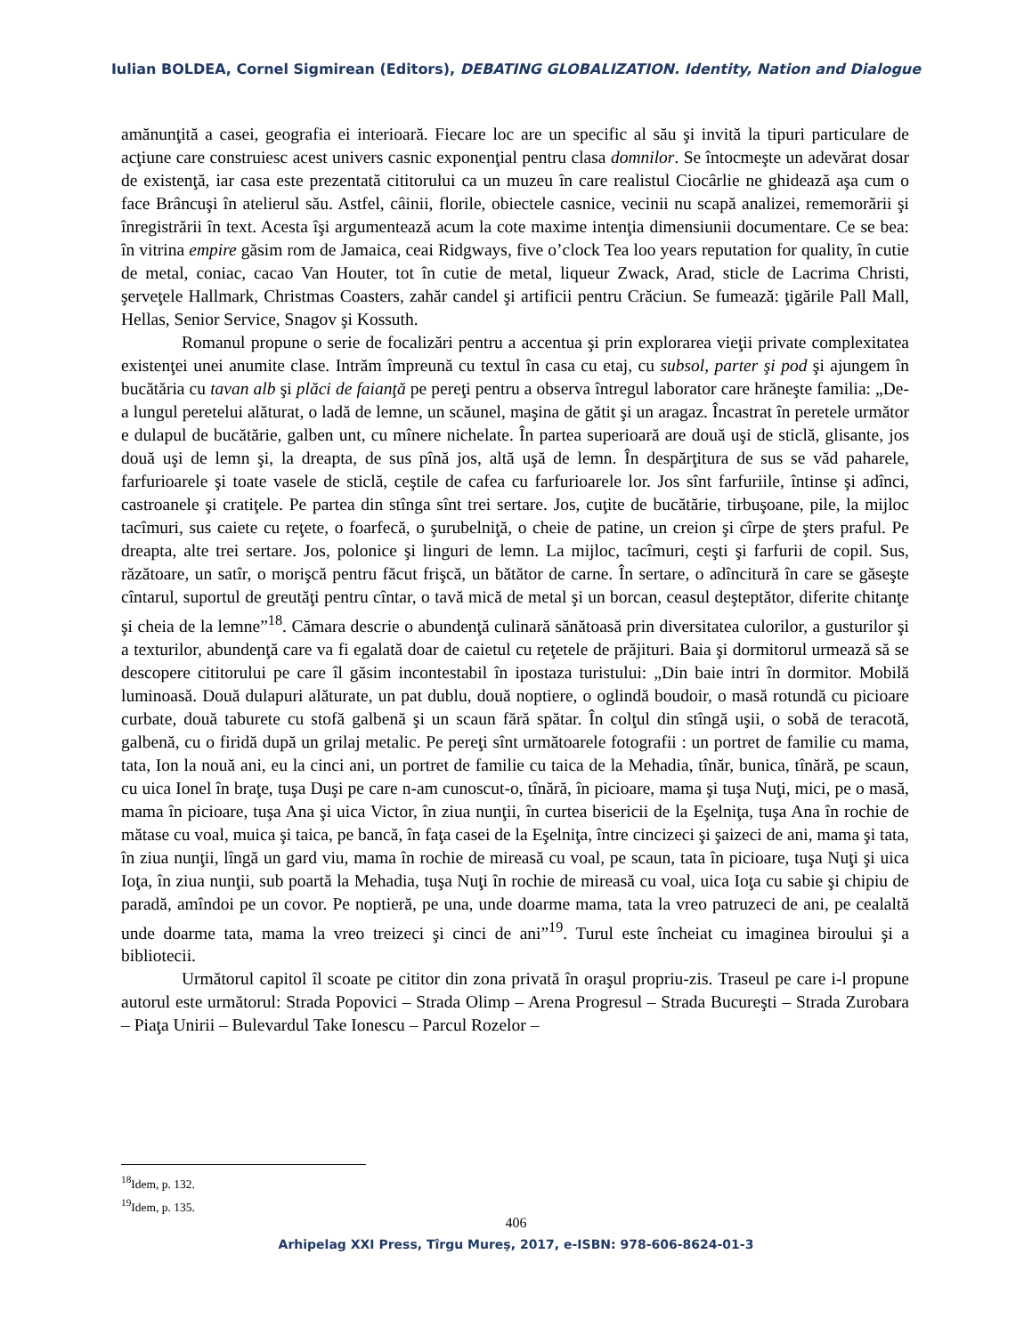Iulian BOLDEA, Cornel Sigmirean (Editors), DEBATING GLOBALIZATION. Identity, Nation and Dialogue
amănunţită a casei, geografia ei interioară. Fiecare loc are un specific al său şi invită la tipuri particulare de acţiune care construiesc acest univers casnic exponenţial pentru clasa domnilor. Se întocmeşte un adevărat dosar de existenţă, iar casa este prezentată cititorului ca un muzeu în care realistul Ciocârlie ne ghidează aşa cum o face Brâncuşi în atelierul său. Astfel, câinii, florile, obiectele casnice, vecinii nu scapă analizei, rememorării şi înregistrării în text. Acesta îşi argumentează acum la cote maxime intenţia dimensiunii documentare. Ce se bea: în vitrina empire găsim rom de Jamaica, ceai Ridgways, five o’clock Tea loo years reputation for quality, în cutie de metal, coniac, cacao Van Houter, tot în cutie de metal, liqueur Zwack, Arad, sticle de Lacrima Christi, şerveţele Hallmark, Christmas Coasters, zahăr candel şi artificii pentru Crăciun. Se fumează: ţigările Pall Mall, Hellas, Senior Service, Snagov şi Kossuth.
Romanul propune o serie de focalizări pentru a accentua şi prin explorarea vieţii private complexitatea existenţei unei anumite clase. Intrăm împreună cu textul în casa cu etaj, cu subsol, parter şi pod şi ajungem în bucătăria cu tavan alb şi plăci de faianţă pe pereţi pentru a observa întregul laborator care hrăneşte familia: „De-a lungul peretelui alăturat, o ladă de lemne, un scăunel, maşina de gătit şi un aragaz. Încastrat în peretele următor e dulapul de bucătărie, galben unt, cu mînere nichelate. În partea superioară are două uşi de sticlă, glisante, jos două uşi de lemn şi, la dreapta, de sus pînă jos, altă uşă de lemn. În despărţitura de sus se văd paharele, farfurioarele şi toate vasele de sticlă, ceştile de cafea cu farfurioarele lor. Jos sînt farfuriile, întinse şi adînci, castroanele şi cratiţele. Pe partea din stînga sînt trei sertare. Jos, cuţite de bucătărie, tirbuşoane, pile, la mijloc tacîmuri, sus caiete cu reţete, o foarfecă, o şurubelniţă, o cheie de patine, un creion şi cîrpe de şters praful. Pe dreapta, alte trei sertare. Jos, polonice şi linguri de lemn. La mijloc, tacîmuri, ceşti şi farfurii de copil. Sus, răzătoare, un satîr, o morişcă pentru făcut frişcă, un bătător de carne. În sertare, o adîncitură în care se găseşte cîntarul, suportul de greutăţi pentru cîntar, o tavă mică de metal şi un borcan, ceasul deşteptător, diferite chitanţe şi cheia de la lemne”<sup>18</sup>. Cămara descrie o abundenţă culinară sănătoasă prin diversitatea culorilor, a gusturilor şi a texturilor, abundenţă care va fi egalată doar de caietul cu reţetele de prăjituri. Baia şi dormitorul urmează să se descopere cititorului pe care îl găsim incontestabil în ipostaza turistului: „Din baie intri în dormitor. Mobilă luminoasă. Două dulapuri alăturate, un pat dublu, două noptiere, o oglindă boudoir, o masă rotundă cu picioare curbate, două taburete cu stofă galbenă şi un scaun fără spătar. În colţul din stîngă uşii, o sobă de teracotă, galbenă, cu o firidă după un grilaj metalic. Pe pereţi sînt următoarele fotografii : un portret de familie cu mama, tata, Ion la nouă ani, eu la cinci ani, un portret de familie cu taica de la Mehadia, tînăr, bunica, tînără, pe scaun, cu uica Ionel în braţe, tuşa Duşi pe care n-am cunoscut-o, tînără, în picioare, mama şi tuşa Nuţi, mici, pe o masă, mama în picioare, tuşa Ana şi uica Victor, în ziua nunţii, în curtea bisericii de la Eşelniţa, tuşa Ana în rochie de mătase cu voal, muica şi taica, pe bancă, în faţa casei de la Eşelniţa, între cincizeci şi şaizeci de ani, mama şi tata, în ziua nunţii, lîngă un gard viu, mama în rochie de mireasă cu voal, pe scaun, tata în picioare, tuşa Nuţi şi uica Ioţa, în ziua nunţii, sub poartă la Mehadia, tuşa Nuţi în rochie de mireasă cu voal, uica Ioţa cu sabie şi chipiu de paradă, amîndoi pe un covor. Pe noptieră, pe una, unde doarme mama, tata la vreo patruzeci de ani, pe cealaltă unde doarme tata, mama la vreo treizeci şi cinci de ani”<sup>19</sup>. Turul este încheiat cu imaginea biroului şi a bibliotecii.
Următorul capitol îl scoate pe cititor din zona privată în oraşul propriu-zis. Traseul pe care i-l propune autorul este următorul: Strada Popovici – Strada Olimp – Arena Progresul – Strada Bucureşti – Strada Zurobara – Piaţa Unirii – Bulevardul Take Ionescu – Parcul Rozelor –
<sup>18</sup> Idem, p. 132.
<sup>19</sup> Idem, p. 135.
406
Arhipelag XXI Press, Tîrgu Mureş, 2017, e-ISBN: 978-606-8624-01-3